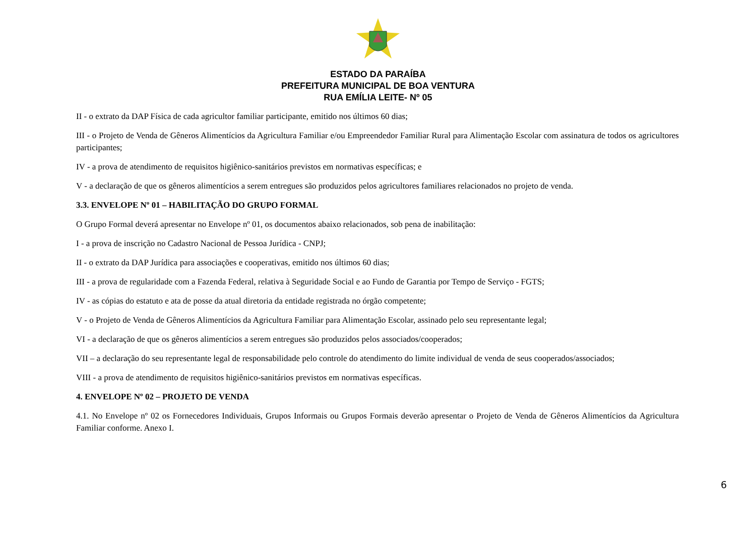ESTADO DA PARAÍBA
PREFEITURA MUNICIPAL DE BOA VENTURA
RUA EMÍLIA LEITE- Nº 05
II - o extrato da DAP Física de cada agricultor familiar participante, emitido nos últimos 60 dias;
III - o Projeto de Venda de Gêneros Alimentícios da Agricultura Familiar e/ou Empreendedor Familiar Rural para Alimentação Escolar com assinatura de todos os agricultores participantes;
IV - a prova de atendimento de requisitos higiênico-sanitários previstos em normativas específicas; e
V - a declaração de que os gêneros alimentícios a serem entregues são produzidos pelos agricultores familiares relacionados no projeto de venda.
3.3. ENVELOPE Nº 01 – HABILITAÇÃO DO GRUPO FORMAL
O Grupo Formal deverá apresentar no Envelope nº 01, os documentos abaixo relacionados, sob pena de inabilitação:
I - a prova de inscrição no Cadastro Nacional de Pessoa Jurídica - CNPJ;
II - o extrato da DAP Jurídica para associações e cooperativas, emitido nos últimos 60 dias;
III - a prova de regularidade com a Fazenda Federal, relativa à Seguridade Social e ao Fundo de Garantia por Tempo de Serviço - FGTS;
IV - as cópias do estatuto e ata de posse da atual diretoria da entidade registrada no órgão competente;
V - o Projeto de Venda de Gêneros Alimentícios da Agricultura Familiar para Alimentação Escolar, assinado pelo seu representante legal;
VI - a declaração de que os gêneros alimentícios a serem entregues são produzidos pelos associados/cooperados;
VII – a declaração do seu representante legal de responsabilidade pelo controle do atendimento do limite individual de venda de seus cooperados/associados;
VIII - a prova de atendimento de requisitos higiênico-sanitários previstos em normativas específicas.
4. ENVELOPE Nº 02 – PROJETO DE VENDA
4.1. No Envelope nº 02 os Fornecedores Individuais, Grupos Informais ou Grupos Formais deverão apresentar o Projeto de Venda de Gêneros Alimentícios da Agricultura Familiar conforme. Anexo I.
6